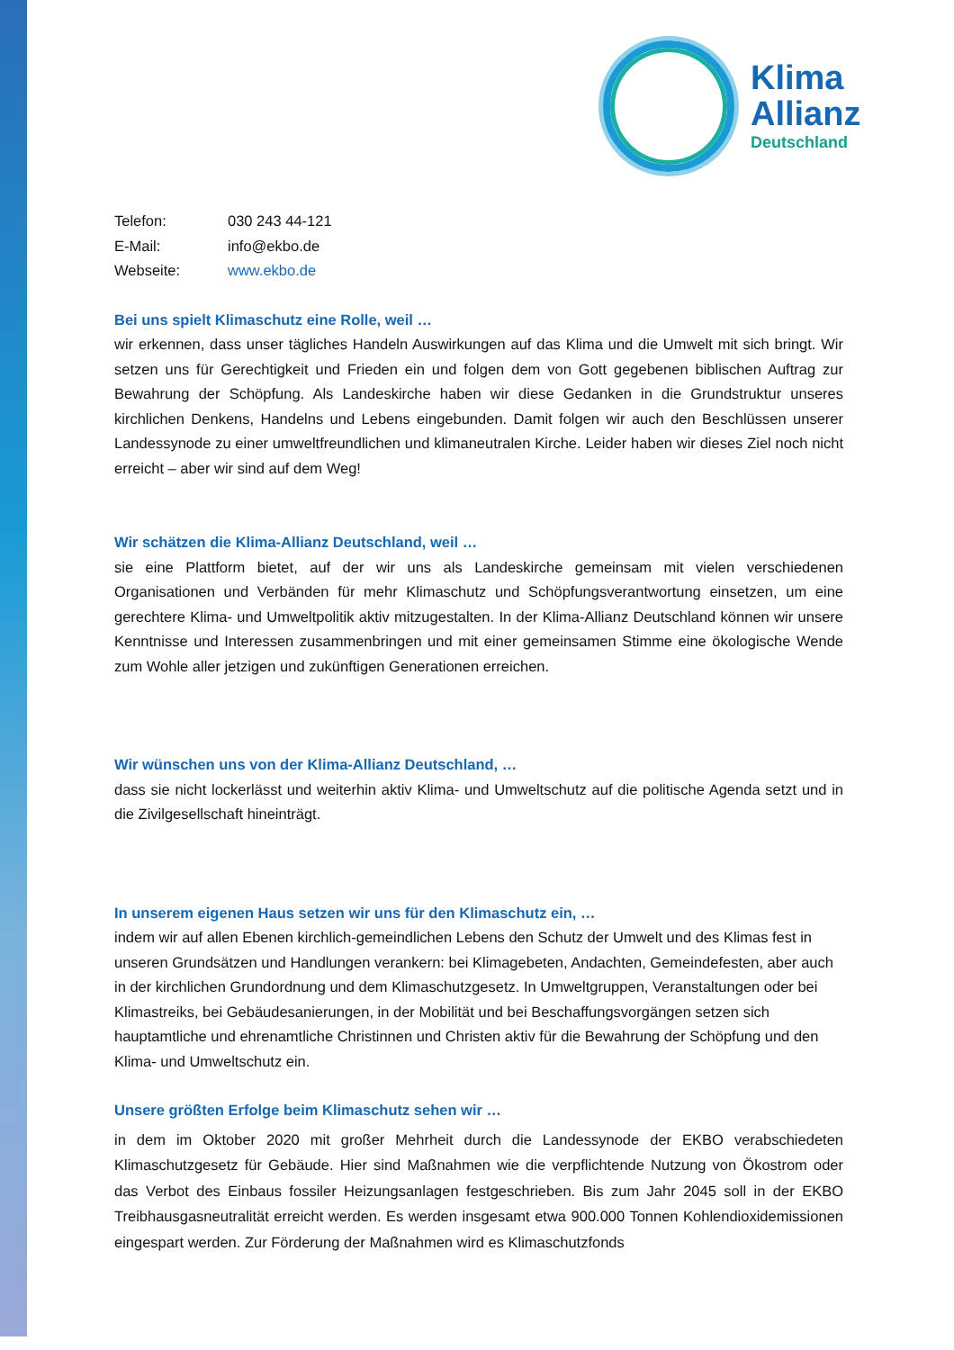Klima
Allianz
Deutschland
Telefon: 030 243 44-121
E-Mail: info@ekbo.de
Webseite: www.ekbo.de
Bei uns spielt Klimaschutz eine Rolle, weil …
wir erkennen, dass unser tägliches Handeln Auswirkungen auf das Klima und die Umwelt mit sich bringt. Wir setzen uns für Gerechtigkeit und Frieden ein und folgen dem von Gott gegebenen biblischen Auftrag zur Bewahrung der Schöpfung. Als Landeskirche haben wir diese Gedanken in die Grundstruktur unseres kirchlichen Denkens, Handelns und Lebens eingebunden. Damit folgen wir auch den Beschlüssen unserer Landessynode zu einer umweltfreundlichen und klimaneutralen Kirche. Leider haben wir dieses Ziel noch nicht erreicht – aber wir sind auf dem Weg!
Wir schätzen die Klima-Allianz Deutschland, weil …
sie eine Plattform bietet, auf der wir uns als Landeskirche gemeinsam mit vielen verschiedenen Organisationen und Verbänden für mehr Klimaschutz und Schöpfungsverantwortung einsetzen, um eine gerechtere Klima- und Umweltpolitik aktiv mitzugestalten. In der Klima-Allianz Deutschland können wir unsere Kenntnisse und Interessen zusammenbringen und mit einer gemeinsamen Stimme eine ökologische Wende zum Wohle aller jetzigen und zukünftigen Generationen erreichen.
Wir wünschen uns von der Klima-Allianz Deutschland, …
dass sie nicht lockerlässt und weiterhin aktiv Klima- und Umweltschutz auf die politische Agenda setzt und in die Zivilgesellschaft hineinträgt.
In unserem eigenen Haus setzen wir uns für den Klimaschutz ein, …
indem wir auf allen Ebenen kirchlich-gemeindlichen Lebens den Schutz der Umwelt und des Klimas fest in unseren Grundsätzen und Handlungen verankern: bei Klimagebeten, Andachten, Gemeindefesten, aber auch in der kirchlichen Grundordnung und dem Klimaschutzgesetz. In Umweltgruppen, Veranstaltungen oder bei Klimastreiks, bei Gebäudesanierungen, in der Mobilität und bei Beschaffungsvorgängen setzen sich hauptamtliche und ehrenamtliche Christinnen und Christen aktiv für die Bewahrung der Schöpfung und den Klima- und Umweltschutz ein.
Unsere größten Erfolge beim Klimaschutz sehen wir …
in dem im Oktober 2020 mit großer Mehrheit durch die Landessynode der EKBO verabschiedeten Klimaschutzgesetz für Gebäude. Hier sind Maßnahmen wie die verpflichtende Nutzung von Ökostrom oder das Verbot des Einbaus fossiler Heizungsanlagen festgeschrieben. Bis zum Jahr 2045 soll in der EKBO Treibhausgasneutralität erreicht werden. Es werden insgesamt etwa 900.000 Tonnen Kohlendioxidemissionen eingespart werden. Zur Förderung der Maßnahmen wird es Klimaschutzfonds